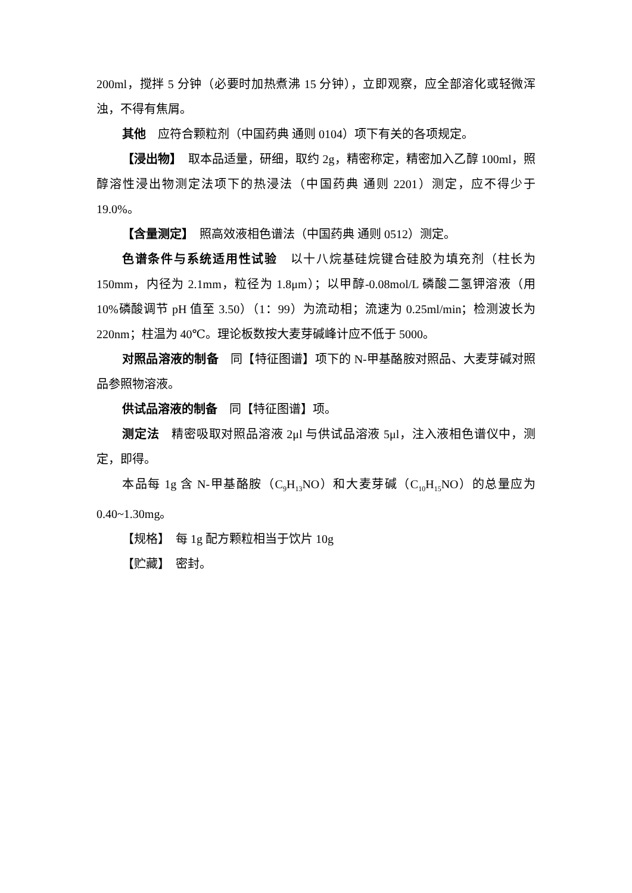200ml，搅拌 5 分钟（必要时加热煮沸 15 分钟），立即观察，应全部溶化或轻微浑浊，不得有焦屑。
其他　应符合颗粒剂（中国药典 通则 0104）项下有关的各项规定。
【浸出物】　取本品适量，研细，取约 2g，精密称定，精密加入乙醇 100ml，照醇溶性浸出物测定法项下的热浸法（中国药典 通则 2201）测定，应不得少于 19.0%。
【含量测定】　照高效液相色谱法（中国药典 通则 0512）测定。
色谱条件与系统适用性试验　以十八烷基硅烷键合硅胶为填充剂（柱长为 150mm，内径为 2.1mm，粒径为 1.8μm）；以甲醇-0.08mol/L 磷酸二氢钾溶液（用 10%磷酸调节 pH 值至 3.50）（1：99）为流动相；流速为 0.25ml/min；检测波长为 220nm；柱温为 40℃。理论板数按大麦芽碱峰计应不低于 5000。
对照品溶液的制备　同【特征图谱】项下的 N-甲基酪胺对照品、大麦芽碱对照品参照物溶液。
供试品溶液的制备　同【特征图谱】项。
测定法　精密吸取对照品溶液 2μl 与供试品溶液 5μl，注入液相色谱仪中，测定，即得。
本品每 1g 含 N-甲基酪胺（C<sub>9</sub>H<sub>13</sub>NO）和大麦芽碱（C<sub>10</sub>H<sub>15</sub>NO）的总量应为 0.40~1.30mg。
【规格】　每 1g 配方颗粒相当于饮片 10g
【贮藏】　密封。